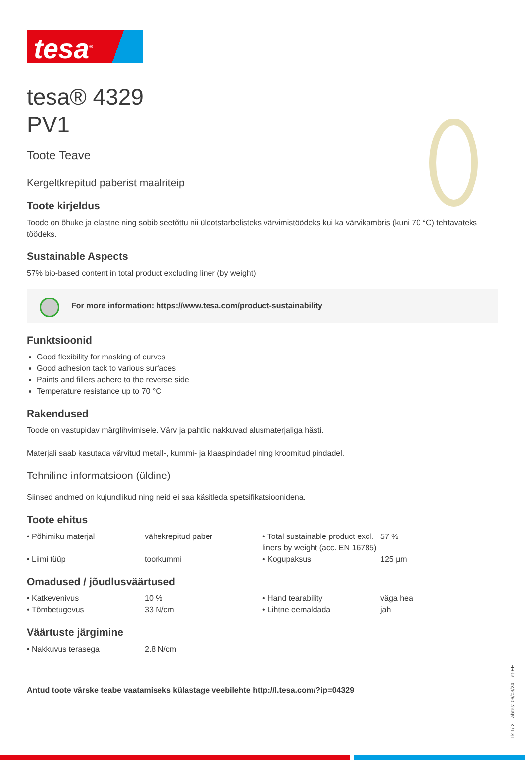tesa<sup>®</sup>
tesa® 4329
PV1
Toote Teave
Kergeltkrepitud paberist maalriteip
Toote kirjeldus
Toode on õhuke ja elastne ning sobib seetõttu nii üldotstarbelisteks värvimistöödeks kui ka värvikambris (kuni 70 °C) tehtavateks töödeks.
Sustainable Aspects
57% bio-based content in total product excluding liner (by weight)
For more information: https://www.tesa.com/product-sustainability
Funktsioonid
Good flexibility for masking of curves
Good adhesion tack to various surfaces
Paints and fillers adhere to the reverse side
Temperature resistance up to 70 °C
Rakendused
Toode on vastupidav märglihvimisele. Värv ja pahtlid nakkuvad alusmaterjaliga hästi.
Materjali saab kasutada värvitud metall-, kummi- ja klaaspindadel ning kroomitud pindadel.
Tehniline informatsioon (üldine)
Siinsed andmed on kujundlikud ning neid ei saa käsitleda spetsifikatsioonidena.
Toote ehitus
| • Põhimiku materjal | vähekrepitud paber | • Total sustainable product excl. liners by weight (acc. EN 16785) | 57 % |
| • Liimi tüüp | toorkummi | • Kogupaksus | 125 µm |
Omadused / jõudlusväärtused
| • Katkevenivus | 10 % | • Hand tearability | väga hea |
| • Tõmbetugevus | 33 N/cm | • Lihtne eemaldada | jah |
Väärtuste järgimine
| • Nakkuvus terasega | 2.8 N/cm | | |
Antud toote värske teabe vaatamiseks külastage veebilehte http://l.tesa.com/?ip=04329
Lk 1/ 2 – alates: 06/03/24 – et-EE